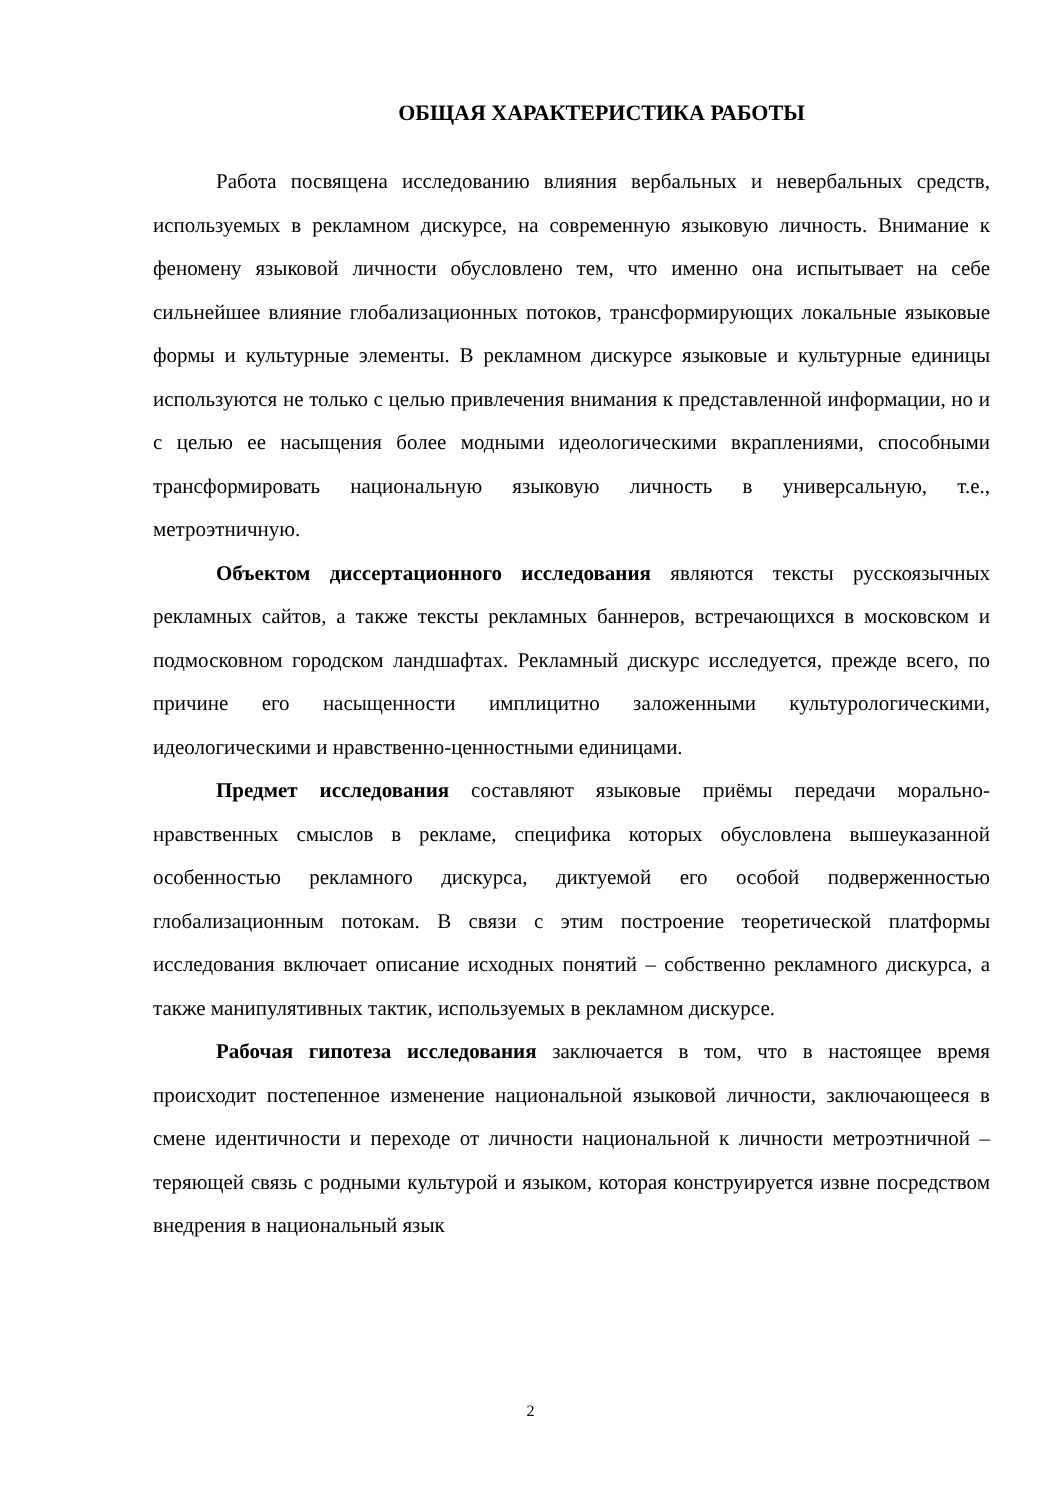ОБЩАЯ ХАРАКТЕРИСТИКА РАБОТЫ
Работа посвящена исследованию влияния вербальных и невербальных средств, используемых в рекламном дискурсе, на современную языковую личность. Внимание к феномену языковой личности обусловлено тем, что именно она испытывает на себе сильнейшее влияние глобализационных потоков, трансформирующих локальные языковые формы и культурные элементы. В рекламном дискурсе языковые и культурные единицы используются не только с целью привлечения внимания к представленной информации, но и с целью ее насыщения более модными идеологическими вкраплениями, способными трансформировать национальную языковую личность в универсальную, т.е., метроэтничную.
Объектом диссертационного исследования являются тексты русскоязычных рекламных сайтов, а также тексты рекламных баннеров, встречающихся в московском и подмосковном городском ландшафтах. Рекламный дискурс исследуется, прежде всего, по причине его насыщенности имплицитно заложенными культурологическими, идеологическими и нравственно-ценностными единицами.
Предмет исследования составляют языковые приёмы передачи морально-нравственных смыслов в рекламе, специфика которых обусловлена вышеуказанной особенностью рекламного дискурса, диктуемой его особой подверженностью глобализационным потокам. В связи с этим построение теоретической платформы исследования включает описание исходных понятий – собственно рекламного дискурса, а также манипулятивных тактик, используемых в рекламном дискурсе.
Рабочая гипотеза исследования заключается в том, что в настоящее время происходит постепенное изменение национальной языковой личности, заключающееся в смене идентичности и переходе от личности национальной к личности метроэтничной – теряющей связь с родными культурой и языком, которая конструируется извне посредством внедрения в национальный язык
2